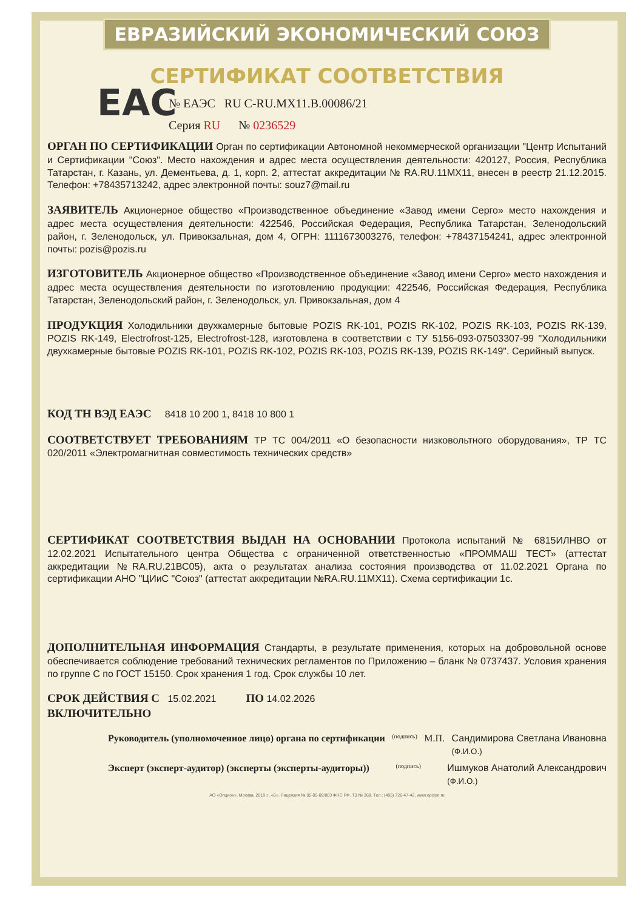ЕВРАЗИЙСКИЙ ЭКОНОМИЧЕСКИЙ СОЮЗ
СЕРТИФИКАТ СООТВЕТСТВИЯ
EAC
№ ЕАЭС RU C-RU.МХ11.В.00086/21
Серия RU № 0236529
ОРГАН ПО СЕРТИФИКАЦИИ Орган по сертификации Автономной некоммерческой организации "Центр Испытаний и Сертификации "Союз". Место нахождения и адрес места осуществления деятельности: 420127, Россия, Республика Татарстан, г. Казань, ул. Дементьева, д. 1, корп. 2, аттестат аккредитации № RA.RU.11МХ11, внесен в реестр 21.12.2015. Телефон: +78435713242, адрес электронной почты: souz7@mail.ru
ЗАЯВИТЕЛЬ Акционерное общество «Производственное объединение «Завод имени Серго» место нахождения и адрес места осуществления деятельности: 422546, Российская Федерация, Республика Татарстан, Зеленодольский район, г. Зеленодольск, ул. Привокзальная, дом 4, ОГРН: 1111673003276, телефон: +78437154241, адрес электронной почты: pozis@pozis.ru
ИЗГОТОВИТЕЛЬ Акционерное общество «Производственное объединение «Завод имени Серго» место нахождения и адрес места осуществления деятельности по изготовлению продукции: 422546, Российская Федерация, Республика Татарстан, Зеленодольский район, г. Зеленодольск, ул. Привокзальная, дом 4
ПРОДУКЦИЯ Холодильники двухкамерные бытовые POZIS RK-101, POZIS RK-102, POZIS RK-103, POZIS RK-139, POZIS RK-149, Electrofrost-125, Electrofrost-128, изготовлена в соответствии с ТУ 5156-093-07503307-99 "Холодильники двухкамерные бытовые POZIS RK-101, POZIS RK-102, POZIS RK-103, POZIS RK-139, POZIS RK-149". Серийный выпуск.
КОД ТН ВЭД ЕАЭС 8418 10 200 1, 8418 10 800 1
СООТВЕТСТВУЕТ ТРЕБОВАНИЯМ ТР ТС 004/2011 «О безопасности низковольтного оборудования», ТР ТС 020/2011 «Электромагнитная совместимость технических средств»
СЕРТИФИКАТ СООТВЕТСТВИЯ ВЫДАН НА ОСНОВАНИИ Протокола испытаний № 6815ИЛНВО от 12.02.2021 Испытательного центра Общества с ограниченной ответственностью «ПРОММАШ ТЕСТ» (аттестат аккредитации №RA.RU.21ВС05), акта о результатах анализа состояния производства от 11.02.2021 Органа по сертификации АНО "ЦИиС "Союз" (аттестат аккредитации №RA.RU.11МХ11). Схема сертификации 1с.
ДОПОЛНИТЕЛЬНАЯ ИНФОРМАЦИЯ Стандарты, в результате применения, которых на добровольной основе обеспечивается соблюдение требований технических регламентов по Приложению – бланк № 0737437. Условия хранения по группе С по ГОСТ 15150. Срок хранения 1 год. Срок службы 10 лет.
СРОК ДЕЙСТВИЯ С 15.02.2021 ПО 14.02.2026
ВКЛЮЧИТЕЛЬНО
Руководитель (уполномоченное лицо) органа по сертификации (подпись) М.П. Сандимирова Светлана Ивановна
(Ф.И.О.)
Эксперт (эксперт-аудитор) (эксперты (эксперты-аудиторы)) (подпись) Ишмуков Анатолий Александрович
(Ф.И.О.)
АО «Опцион», Москва, 2019 г., «Б». Лицензия № 05-05-09/003 ФНС РФ. ТЗ № 369. Тел.: (495) 726-47-42, www.opcion.ru